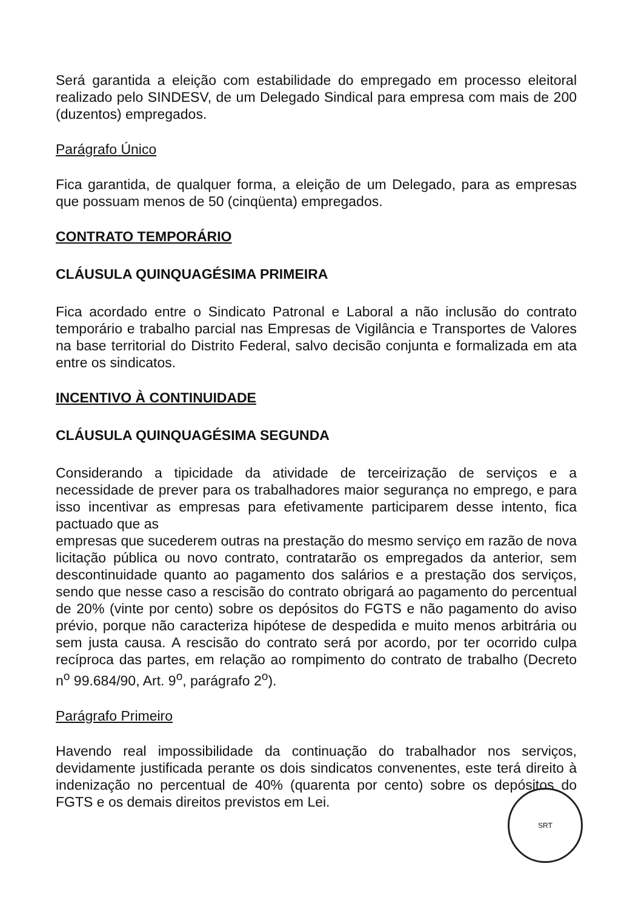Será garantida a eleição com estabilidade do empregado em processo eleitoral realizado pelo SINDESV, de um Delegado Sindical para empresa com mais de 200 (duzentos) empregados.
Parágrafo Único
Fica garantida, de qualquer forma, a eleição de um Delegado, para as empresas que possuam menos de 50 (cinqüenta) empregados.
CONTRATO TEMPORÁRIO
CLÁUSULA QUINQUAGÉSIMA PRIMEIRA
Fica acordado entre o Sindicato Patronal e Laboral a não inclusão do contrato temporário e trabalho parcial nas Empresas de Vigilância e Transportes de Valores na base territorial do Distrito Federal, salvo decisão conjunta e formalizada em ata entre os sindicatos.
INCENTIVO À CONTINUIDADE
CLÁUSULA QUINQUAGÉSIMA SEGUNDA
Considerando a tipicidade da atividade de terceirização de serviços e a necessidade de prever para os trabalhadores maior segurança no emprego, e para isso incentivar as empresas para efetivamente participarem desse intento, fica pactuado que as
empresas que sucederem outras na prestação do mesmo serviço em razão de nova licitação pública ou novo contrato, contratarão os empregados da anterior, sem descontinuidade quanto ao pagamento dos salários e a prestação dos serviços, sendo que nesse caso a rescisão do contrato obrigará ao pagamento do percentual de 20% (vinte por cento) sobre os depósitos do FGTS e não pagamento do aviso prévio, porque não caracteriza hipótese de despedida e muito menos arbitrária ou sem justa causa. A rescisão do contrato será por acordo, por ter ocorrido culpa recíproca das partes, em relação ao rompimento do contrato de trabalho (Decreto n<sup>o</sup> 99.684/90, Art. 9<sup>o</sup>, parágrafo 2<sup>o</sup>).
Parágrafo Primeiro
Havendo real impossibilidade da continuação do trabalhador nos serviços, devidamente justificada perante os dois sindicatos convenentes, este terá direito à indenização no percentual de 40% (quarenta por cento) sobre os depósitos do FGTS e os demais direitos previstos em Lei.
SRT